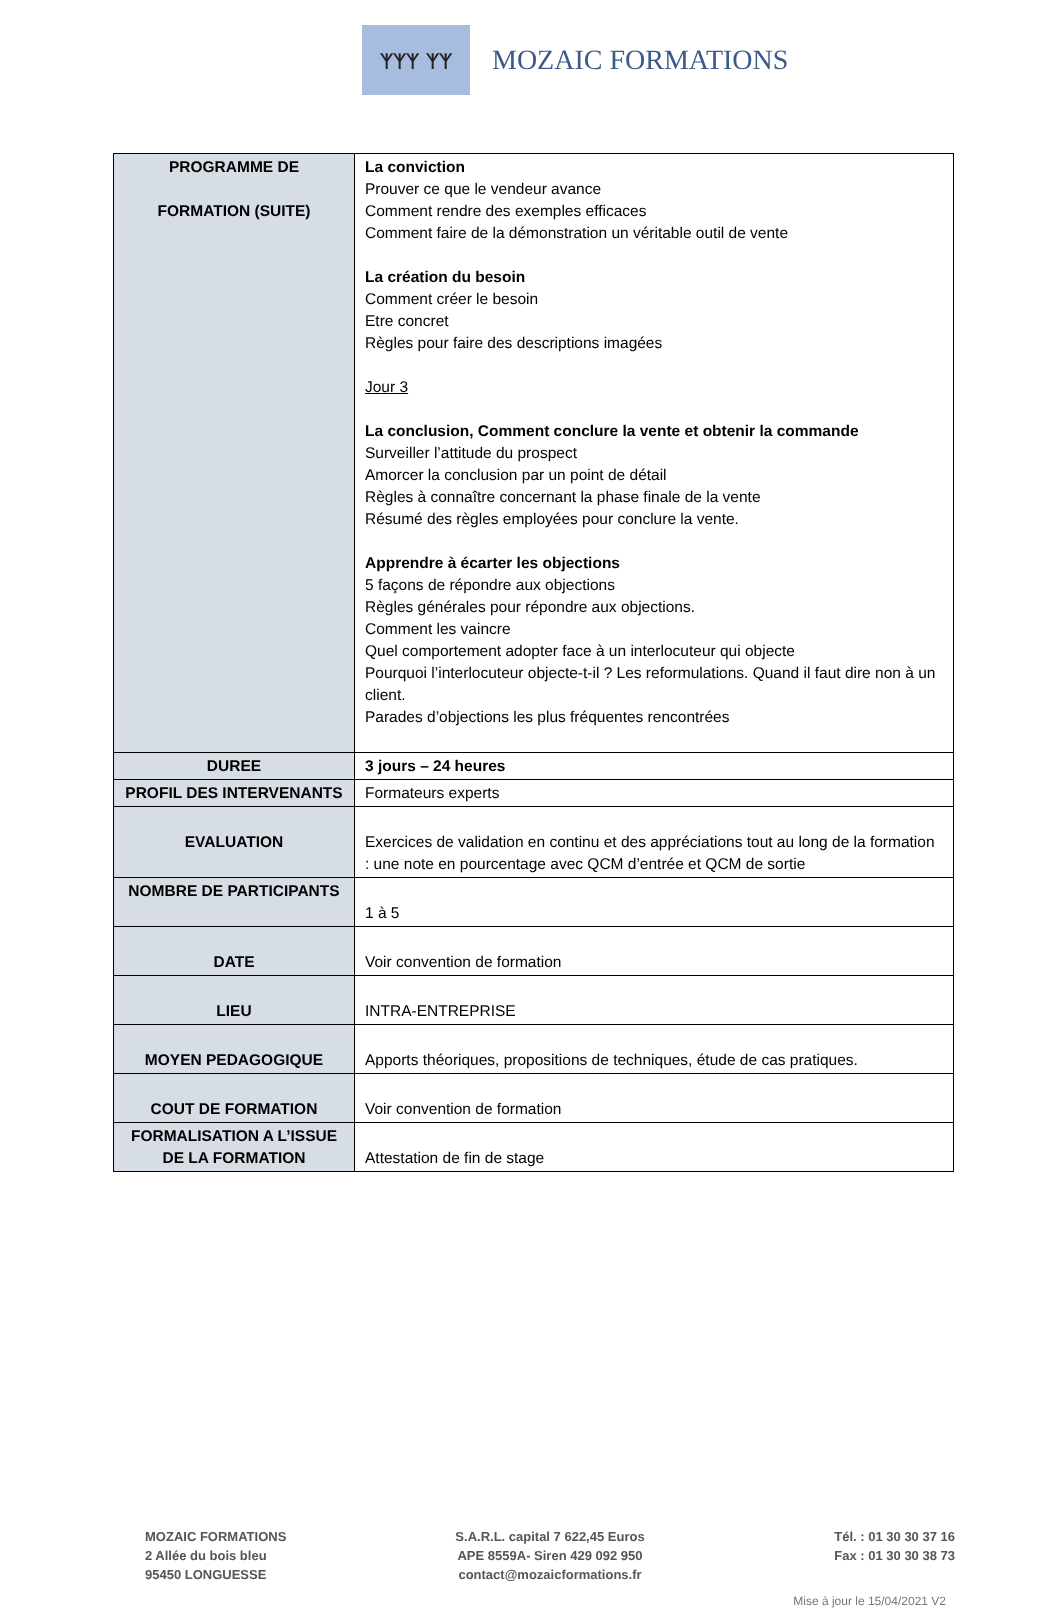ᛉᛉᛉ ᛉᛉ
MOZAIC FORMATIONS
| PROGRAMME DE FORMATION (SUITE) | La conviction Prouver ce que le vendeur avance Comment rendre des exemples efficaces Comment faire de la démonstration un véritable outil de vente La création du besoin Comment créer le besoin Etre concret Règles pour faire des descriptions imagées Jour 3 La conclusion, Comment conclure la vente et obtenir la commande Surveiller l’attitude du prospect Amorcer la conclusion par un point de détail Règles à connaître concernant la phase finale de la vente Résumé des règles employées pour conclure la vente. Apprendre à écarter les objections 5 façons de répondre aux objections Règles générales pour répondre aux objections. Comment les vaincre Quel comportement adopter face à un interlocuteur qui objecte Pourquoi l’interlocuteur objecte-t-il ? Les reformulations. Quand il faut dire non à un client. Parades d’objections les plus fréquentes rencontrées |
| DUREE | 3 jours – 24 heures |
| PROFIL DES INTERVENANTS | Formateurs experts |
| EVALUATION | Exercices de validation en continu et des appréciations tout au long de la formation : une note en pourcentage avec QCM d’entrée et QCM de sortie |
| NOMBRE DE PARTICIPANTS | 1 à 5 |
| DATE | Voir convention de formation |
| LIEU | INTRA-ENTREPRISE |
| MOYEN PEDAGOGIQUE | Apports théoriques, propositions de techniques, étude de cas pratiques. |
| COUT DE FORMATION | Voir convention de formation |
| FORMALISATION A L’ISSUE DE LA FORMATION | Attestation de fin de stage |
MOZAIC FORMATIONS
2 Allée du bois bleu
95450 LONGUESSE
S.A.R.L. capital 7 622,45 Euros
APE 8559A- Siren 429 092 950
contact@mozaicformations.fr
Tél. : 01 30 30 37 16
Fax : 01 30 30 38 73
Mise à jour le 15/04/2021 V2